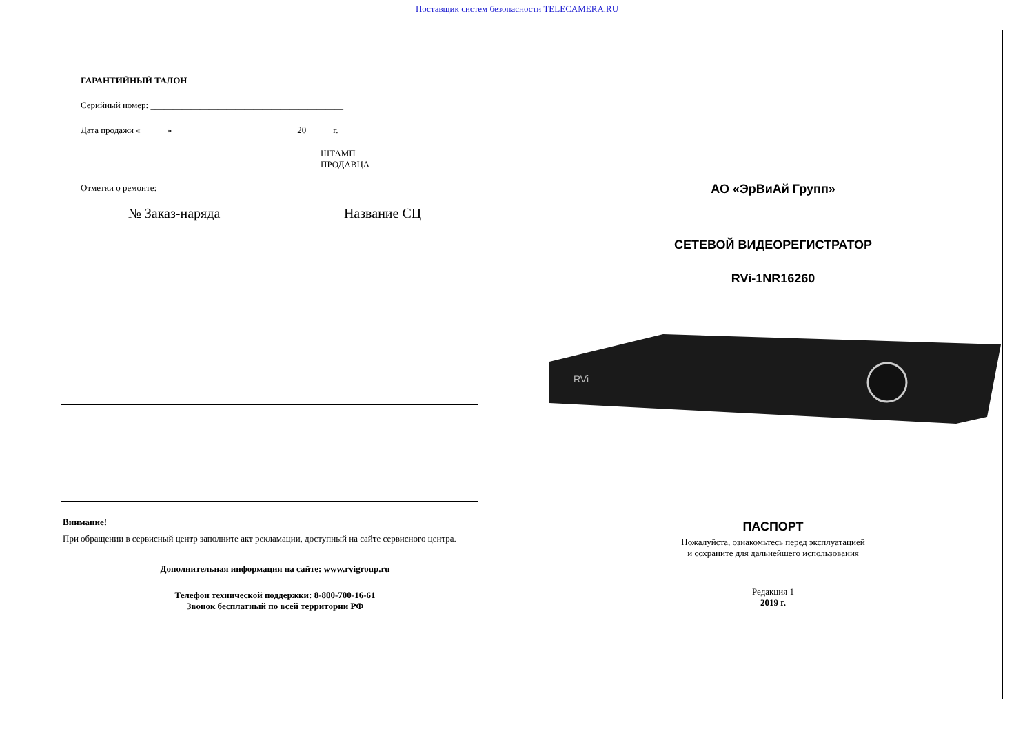Поставщик систем безопасности TELECAMERA.RU
ГАРАНТИЙНЫЙ ТАЛОН
Серийный номер: ___________________________________________
Дата продажи «______» ___________________________ 20 _____ г.
ШТАМП
ПРОДАВЦА
Отметки о ремонте:
| № Заказ-наряда | Название СЦ |
| --- | --- |
Внимание!
При обращении в сервисный центр заполните акт рекламации, доступный на сайте сервисного центра.
Дополнительная информация на сайте: www.rvigroup.ru
Телефон технической поддержки: 8-800-700-16-61
Звонок бесплатный по всей территории РФ
АО «ЭрВиАй Групп»
СЕТЕВОЙ ВИДЕОРЕГИСТРАТОР
RVi-1NR16260
RVi
ПАСПОРТ
Пожалуйста, ознакомьтесь перед эксплуатацией
и сохраните для дальнейшего использования
Редакция 1
2019 г.